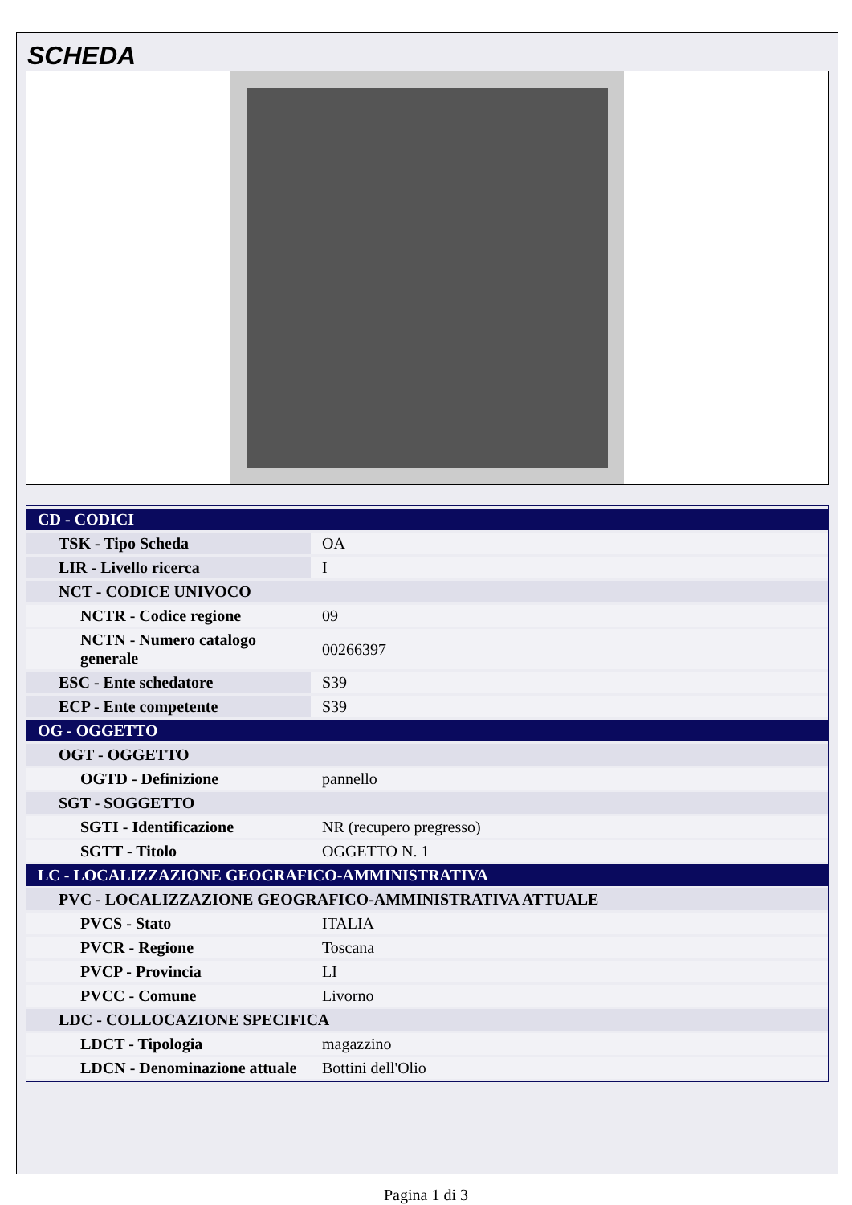SCHEDA
| CD - CODICI | |
| TSK - Tipo Scheda | OA |
| LIR - Livello ricerca | I |
| NCT - CODICE UNIVOCO | |
| NCTR - Codice regione | 09 |
| NCTN - Numero catalogo generale | 00266397 |
| ESC - Ente schedatore | S39 |
| ECP - Ente competente | S39 |
| OG - OGGETTO | |
| OGT - OGGETTO | |
| OGTD - Definizione | pannello |
| SGT - SOGGETTO | |
| SGTI - Identificazione | NR (recupero pregresso) |
| SGTT - Titolo | OGGETTO N. 1 |
| LC - LOCALIZZAZIONE GEOGRAFICO-AMMINISTRATIVA | |
| PVC - LOCALIZZAZIONE GEOGRAFICO-AMMINISTRATIVA ATTUALE | |
| PVCS - Stato | ITALIA |
| PVCR - Regione | Toscana |
| PVCP - Provincia | LI |
| PVCC - Comune | Livorno |
| LDC - COLLOCAZIONE SPECIFICA | |
| LDCT - Tipologia | magazzino |
| LDCN - Denominazione attuale | Bottini dell'Olio |
Pagina 1 di 3